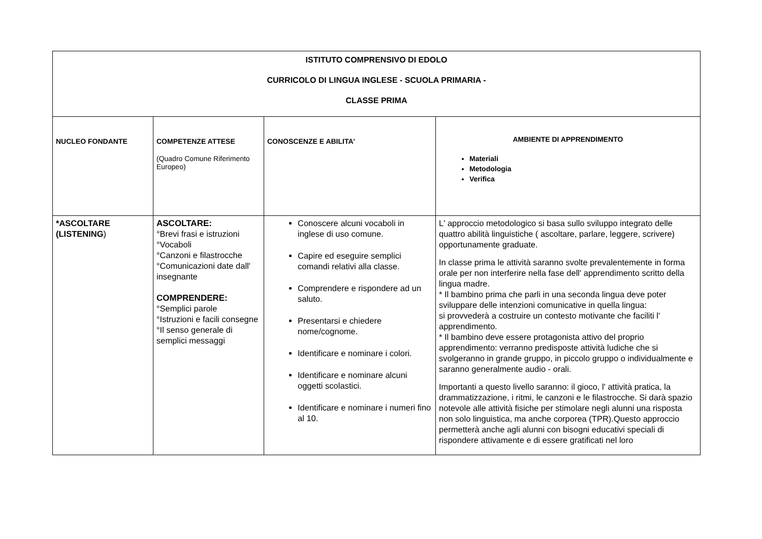| ISTITUTO COMPRENSIVO DI EDOLO CURRICOLO DI LINGUA INGLESE - SCUOLA PRIMARIA - CLASSE PRIMA | | | |
| NUCLEO FONDANTE | COMPETENZE ATTESE (Quadro Comune Riferimento Europeo) | CONOSCENZE E ABILITA' | AMBIENTE DI APPRENDIMENTO Materiali Metodologia Verifica |
| *ASCOLTARE (LISTENING ) | ASCOLTARE: °Brevi frasi e istruzioni °Vocaboli °Canzoni e filastrocche °Comunicazioni date dall' insegnante COMPRENDERE: °Semplici parole °Istruzioni e facili consegne °Il senso generale di semplici messaggi | Conoscere alcuni vocaboli in inglese di uso comune. Capire ed eseguire semplici comandi relativi alla classe. Comprendere e rispondere ad un saluto. Presentarsi e chiedere nome/cognome. Identificare e nominare i colori. Identificare e nominare alcuni oggetti scolastici. Identificare e nominare i numeri fino al 10. | L' approccio metodologico si basa sullo sviluppo integrato delle quattro abilità linguistiche ( ascoltare, parlare, leggere, scrivere) opportunamente graduate. In classe prima le attività saranno svolte prevalentemente in forma orale per non interferire nella fase dell' apprendimento scritto della lingua madre. * Il bambino prima che parli in una seconda lingua deve poter sviluppare delle intenzioni comunicative in quella lingua: si provvederà a costruire un contesto motivante che faciliti l' apprendimento. * Il bambino deve essere protagonista attivo del proprio apprendimento: verranno predisposte attività ludiche che si svolgeranno in grande gruppo, in piccolo gruppo o individualmente e saranno generalmente audio - orali. Importanti a questo livello saranno: il gioco, l' attività pratica, la drammatizzazione, i ritmi, le canzoni e le filastrocche. Si darà spazio notevole alle attività fisiche per stimolare negli alunni una risposta non solo linguistica, ma anche corporea (TPR).Questo approccio permetterà anche agli alunni con bisogni educativi speciali di rispondere attivamente e di essere gratificati nel loro |